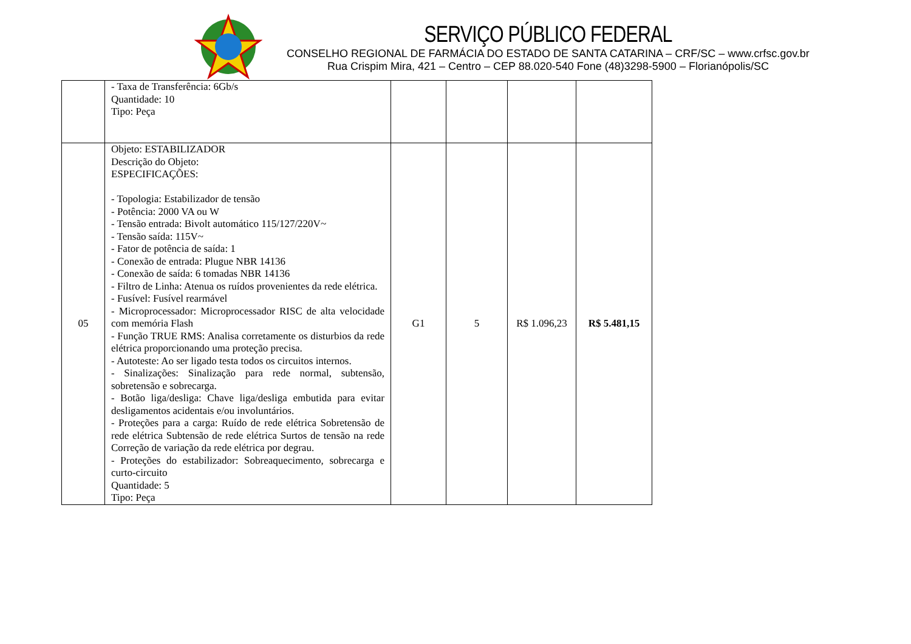SERVIÇO PÚBLICO FEDERAL
CONSELHO REGIONAL DE FARMÁCIA DO ESTADO DE SANTA CATARINA – CRF/SC – www.crfsc.gov.br
Rua Crispim Mira, 421 – Centro – CEP 88.020-540 Fone (48)3298-5900 – Florianópolis/SC
| | - Taxa de Transferência: 6Gb/s Quantidade: 10 Tipo: Peça | | | | |
| 05 | Objeto: ESTABILIZADOR Descrição do Objeto: ESPECIFICAÇÕES: - Topologia: Estabilizador de tensão - Potência: 2000 VA ou W - Tensão entrada: Bivolt automático 115/127/220V~ - Tensão saída: 115V~ - Fator de potência de saída: 1 - Conexão de entrada: Plugue NBR 14136 - Conexão de saída: 6 tomadas NBR 14136 - Filtro de Linha: Atenua os ruídos provenientes da rede elétrica. - Fusível: Fusível rearmável - Microprocessador: Microprocessador RISC de alta velocidade com memória Flash - Função TRUE RMS: Analisa corretamente os disturbios da rede elétrica proporcionando uma proteção precisa. - Autoteste: Ao ser ligado testa todos os circuitos internos. - Sinalizações: Sinalização para rede normal, subtensão, sobretensão e sobrecarga. - Botão liga/desliga: Chave liga/desliga embutida para evitar desligamentos acidentais e/ou involuntários. - Proteções para a carga: Ruído de rede elétrica Sobretensão de rede elétrica Subtensão de rede elétrica Surtos de tensão na rede Correção de variação da rede elétrica por degrau. - Proteções do estabilizador: Sobreaquecimento, sobrecarga e curto-circuito Quantidade: 5 Tipo: Peça | G1 | 5 | R$ 1.096,23 | R$ 5.481,15 |